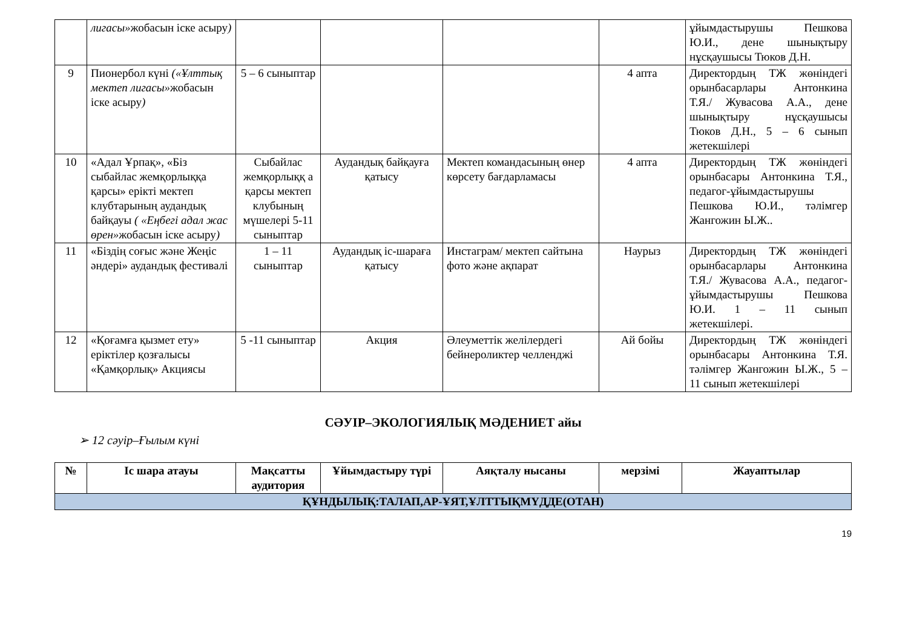| | лигасы» жобасын іске асыру ) | | | | | ұйымдастырушы Пешкова Ю.И., дене шынықтыру нұсқаушысы Тюков Д.Н. |
| 9 | Пионербол күні («Ұлттық мектеп лигасы» жобасын іске асыру ) | 5 – 6 сыныптар | | | 4 апта | Директордың ТЖ жөніндегі орынбасарлары Антонкина Т.Я./ Жувасова А.А., дене шынықтыру нұсқаушысы Тюков Д.Н., 5 – 6 сынып жетекшілері |
| 10 | «Адал Ұрпақ», «Біз сыбайлас жемқорлыққа қарсы» ерікті мектеп клубтарының аудандық байқауы ( «Еңбегі адал жас өрен» жобасын іске асыру ) | Сыбайлас жемқорлыққ а қарсы мектеп клубының мүшелері 5-11 сыныптар | Аудандық байқауға қатысу | Мектеп командасының өнер көрсету бағдарламасы | 4 апта | Директордың ТЖ жөніндегі орынбасары Антонкина Т.Я., педагог-ұйымдастырушы Пешкова Ю.И., тәлімгер Жангожин Ы.Ж.. |
| 11 | «Біздің соғыс және Жеңіс әндері» аудандық фестивалі | 1 – 11 сыныптар | Аудандық іс-шараға қатысу | Инстаграм/ мектеп сайтына фото және ақпарат | Наурыз | Директордың ТЖ жөніндегі орынбасарлары Антонкина Т.Я./ Жувасова А.А., педагог-ұйымдастырушы Пешкова Ю.И. 1 – 11 сынып жетекшілері. |
| 12 | «Қоғамға қызмет ету» еріктілер қозғалысы «Қамқорлық» Акциясы | 5 -11 сыныптар | Акция | Әлеуметтік желілердегі бейнероликтер челленджі | Ай бойы | Директордың ТЖ жөніндегі орынбасары Антонкина Т.Я. тәлімгер Жангожин Ы.Ж., 5 – 11 сынып жетекшілері |
СӘУІР–ЭКОЛОГИЯЛЫҚ МӘДЕНИЕТ айы
➢ 12 сәуір–Ғылым күні
| № | Іс шара атауы | Мақсатты аудитория | Ұйымдастыру түрі | Аяқталу нысаны | мерзімі | Жауаптылар |
| --- | --- | --- | --- | --- | --- | --- |
| ҚҰНДЫЛЫҚ:ТАЛАП,АР-ҰЯТ,ҰЛТТЫҚМҮДДЕ(ОТАН) | | | | | | |
19